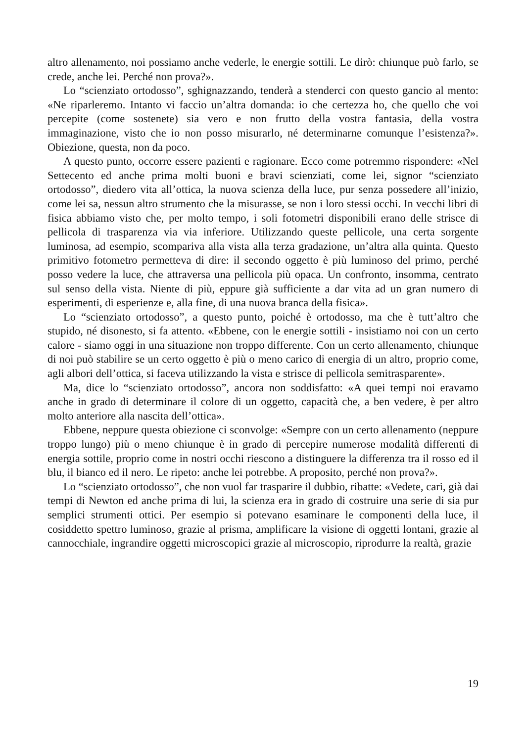altro allenamento, noi possiamo anche vederle, le energie sottili. Le dirò: chiunque può farlo, se crede, anche lei. Perché non prova?».
Lo “scienziato ortodosso”, sghignazzando, tenderà a stenderci con questo gancio al mento: «Ne riparleremo. Intanto vi faccio un’altra domanda: io che certezza ho, che quello che voi percepite (come sostenete) sia vero e non frutto della vostra fantasia, della vostra immaginazione, visto che io non posso misurarlo, né determinarne comunque l’esistenza?». Obiezione, questa, non da poco.
A questo punto, occorre essere pazienti e ragionare. Ecco come potremmo rispondere: «Nel Settecento ed anche prima molti buoni e bravi scienziati, come lei, signor “scienziato ortodosso”, diedero vita all’ottica, la nuova scienza della luce, pur senza possedere all’inizio, come lei sa, nessun altro strumento che la misurasse, se non i loro stessi occhi. In vecchi libri di fisica abbiamo visto che, per molto tempo, i soli fotometri disponibili erano delle strisce di pellicola di trasparenza via via inferiore. Utilizzando queste pellicole, una certa sorgente luminosa, ad esempio, scompariva alla vista alla terza gradazione, un’altra alla quinta. Questo primitivo fotometro permetteva di dire: il secondo oggetto è più luminoso del primo, perché posso vedere la luce, che attraversa una pellicola più opaca. Un confronto, insomma, centrato sul senso della vista. Niente di più, eppure già sufficiente a dar vita ad un gran numero di esperimenti, di esperienze e, alla fine, di una nuova branca della fisica».
Lo “scienziato ortodosso”, a questo punto, poiché è ortodosso, ma che è tutt’altro che stupido, né disonesto, si fa attento. «Ebbene, con le energie sottili - insistiamo noi con un certo calore - siamo oggi in una situazione non troppo differente. Con un certo allenamento, chiunque di noi può stabilire se un certo oggetto è più o meno carico di energia di un altro, proprio come, agli albori dell’ottica, si faceva utilizzando la vista e strisce di pellicola semitrasparente».
Ma, dice lo “scienziato ortodosso”, ancora non soddisfatto: «A quei tempi noi eravamo anche in grado di determinare il colore di un oggetto, capacità che, a ben vedere, è per altro molto anteriore alla nascita dell’ottica».
Ebbene, neppure questa obiezione ci sconvolge: «Sempre con un certo allenamento (neppure troppo lungo) più o meno chiunque è in grado di percepire numerose modalità differenti di energia sottile, proprio come in nostri occhi riescono a distinguere la differenza tra il rosso ed il blu, il bianco ed il nero. Le ripeto: anche lei potrebbe. A proposito, perché non prova?».
Lo “scienziato ortodosso”, che non vuol far trasparire il dubbio, ribatte: «Vedete, cari, già dai tempi di Newton ed anche prima di lui, la scienza era in grado di costruire una serie di sia pur semplici strumenti ottici. Per esempio si potevano esaminare le componenti della luce, il cosiddetto spettro luminoso, grazie al prisma, amplificare la visione di oggetti lontani, grazie al cannocchiale, ingrandire oggetti microscopici grazie al microscopio, riprodurre la realtà, grazie
19